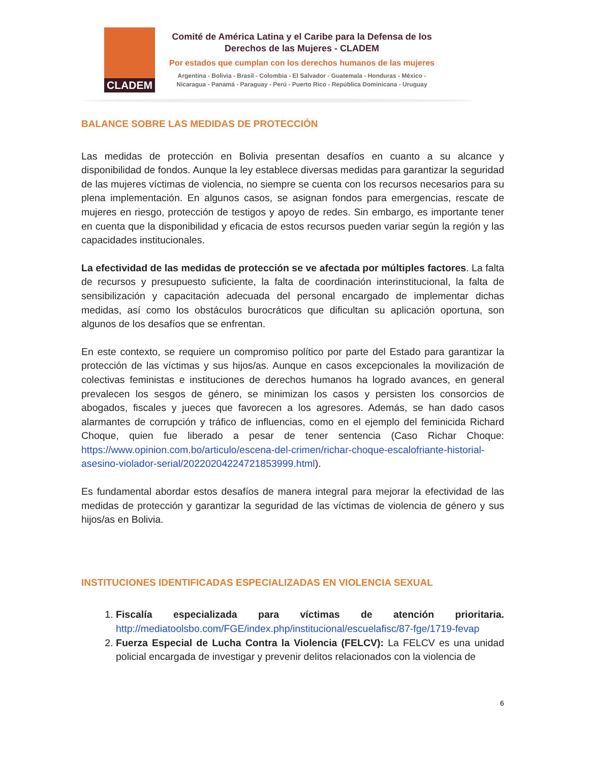CLADEM
Comité de América Latina y el Caribe para la Defensa de los
Derechos de las Mujeres - CLADEM
Por estados que cumplan con los derechos humanos de las mujeres
Argentina - Bolivia - Brasil - Colombia - El Salvador - Guatemala - Honduras - México -
Nicaragua - Panamá - Paraguay - Perú - Puerto Rico - República Dominicana - Uruguay
BALANCE SOBRE LAS MEDIDAS DE PROTECCIÓN
Las medidas de protección en Bolivia presentan desafíos en cuanto a su alcance y disponibilidad de fondos. Aunque la ley establece diversas medidas para garantizar la seguridad de las mujeres víctimas de violencia, no siempre se cuenta con los recursos necesarios para su plena implementación. En algunos casos, se asignan fondos para emergencias, rescate de mujeres en riesgo, protección de testigos y apoyo de redes. Sin embargo, es importante tener en cuenta que la disponibilidad y eficacia de estos recursos pueden variar según la región y las capacidades institucionales.
La efectividad de las medidas de protección se ve afectada por múltiples factores. La falta de recursos y presupuesto suficiente, la falta de coordinación interinstitucional, la falta de sensibilización y capacitación adecuada del personal encargado de implementar dichas medidas, así como los obstáculos burocráticos que dificultan su aplicación oportuna, son algunos de los desafíos que se enfrentan.
En este contexto, se requiere un compromiso político por parte del Estado para garantizar la protección de las víctimas y sus hijos/as. Aunque en casos excepcionales la movilización de colectivas feministas e instituciones de derechos humanos ha logrado avances, en general prevalecen los sesgos de género, se minimizan los casos y persisten los consorcios de abogados, fiscales y jueces que favorecen a los agresores. Además, se han dado casos alarmantes de corrupción y tráfico de influencias, como en el ejemplo del feminicida Richard Choque, quien fue liberado a pesar de tener sentencia (Caso Richar Choque: https://www.opinion.com.bo/articulo/escena-del-crimen/richar-choque-escalofriante-historial-asesino-violador-serial/20220204224721853999.html).
Es fundamental abordar estos desafíos de manera integral para mejorar la efectividad de las medidas de protección y garantizar la seguridad de las víctimas de violencia de género y sus hijos/as en Bolivia.
INSTITUCIONES IDENTIFICADAS ESPECIALIZADAS EN VIOLENCIA SEXUAL
1. Fiscalía especializada para víctimas de atención prioritaria. http://mediatoolsbo.com/FGE/index.php/institucional/escuelafisc/87-fge/1719-fevap
2. Fuerza Especial de Lucha Contra la Violencia (FELCV): La FELCV es una unidad policial encargada de investigar y prevenir delitos relacionados con la violencia de
6